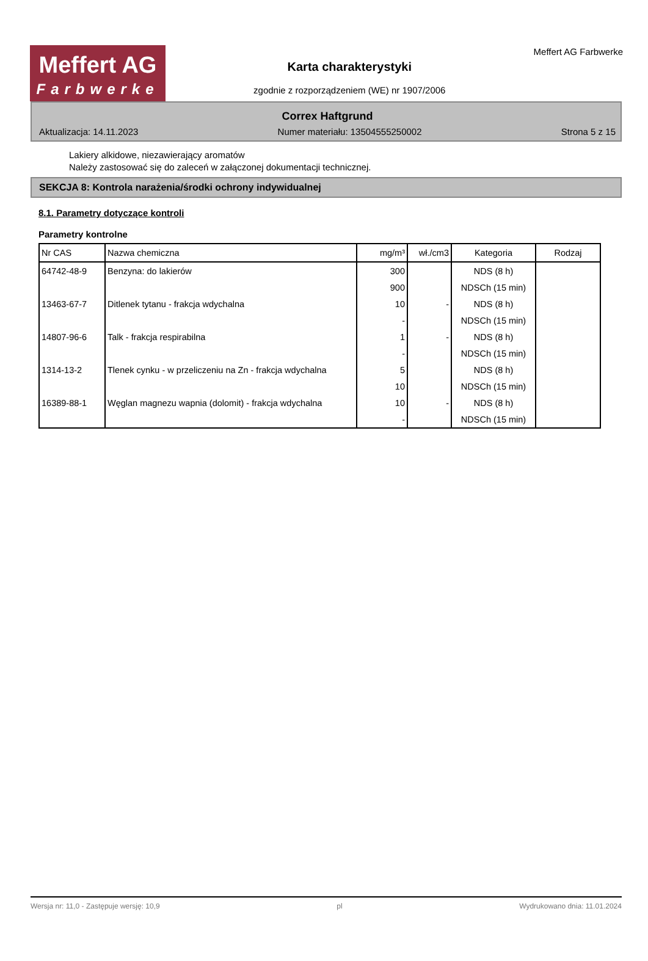Meffert AG
Farbwerke
Karta charakterystyki
zgodnie z rozporządzeniem (WE) nr 1907/2006
Meffert AG Farbwerke
Correx Haftgrund
Aktualizacja: 14.11.2023 Numer materiału: 13504555250002 Strona 5 z 15
Lakiery alkidowe, niezawierający aromatów
Należy zastosować się do zaleceń w załączonej dokumentacji technicznej.
SEKCJA 8: Kontrola narażenia/środki ochrony indywidualnej
8.1. Parametry dotyczące kontroli
Parametry kontrolne
| Nr CAS | Nazwa chemiczna | mg/m³ | wł./cm3 | Kategoria | Rodzaj |
| --- | --- | --- | --- | --- | --- |
| 64742-48-9 | Benzyna: do lakierów | 300 | | NDS (8 h) | |
| | | 900 | | NDSCh (15 min) | |
| 13463-67-7 | Ditlenek tytanu - frakcja wdychalna | 10 | - | NDS (8 h) | |
| | | - | | NDSCh (15 min) | |
| 14807-96-6 | Talk - frakcja respirabilna | 1 | - | NDS (8 h) | |
| | | - | | NDSCh (15 min) | |
| 1314-13-2 | Tlenek cynku - w przeliczeniu na Zn - frakcja wdychalna | 5 | | NDS (8 h) | |
| | | 10 | | NDSCh (15 min) | |
| 16389-88-1 | Węglan magnezu wapnia (dolomit) - frakcja wdychalna | 10 | - | NDS (8 h) | |
| | | - | | NDSCh (15 min) | |
Wersja nr: 11,0 - Zastępuje wersję: 10,9 pl Wydrukowano dnia: 11.01.2024